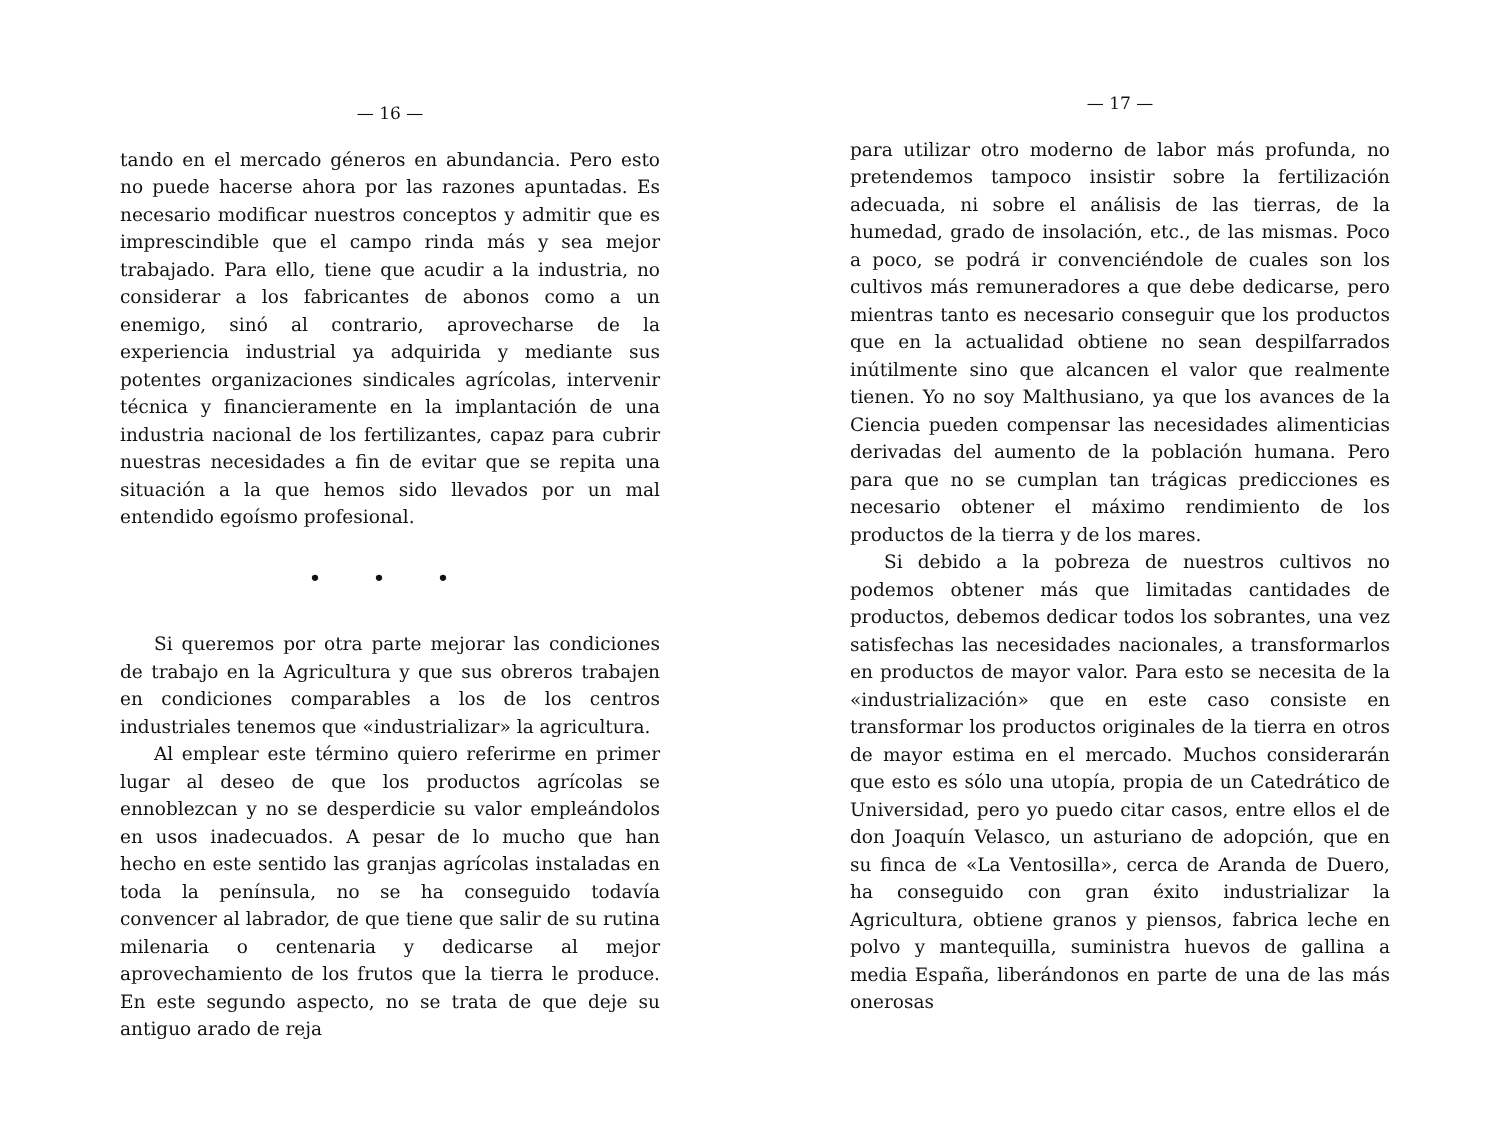— 16 —
tando en el mercado géneros en abundancia. Pero esto no puede hacerse ahora por las razones apuntadas. Es necesario modificar nuestros conceptos y admitir que es imprescindible que el campo rinda más y sea mejor trabajado. Para ello, tiene que acudir a la industria, no considerar a los fabricantes de abonos como a un enemigo, sinó al contrario, aprovecharse de la experiencia industrial ya adquirida y mediante sus potentes organizaciones sindicales agrícolas, intervenir técnica y financieramente en la implantación de una industria nacional de los fertilizantes, capaz para cubrir nuestras necesidades a fin de evitar que se repita una situación a la que hemos sido llevados por un mal entendido egoísmo profesional.
• • •
Si queremos por otra parte mejorar las condiciones de trabajo en la Agricultura y que sus obreros trabajen en condiciones comparables a los de los centros industriales tenemos que «industrializar» la agricultura.
Al emplear este término quiero referirme en primer lugar al deseo de que los productos agrícolas se ennoblezcan y no se desperdicie su valor empleándolos en usos inadecuados. A pesar de lo mucho que han hecho en este sentido las granjas agrícolas instaladas en toda la península, no se ha conseguido todavía convencer al labrador, de que tiene que salir de su rutina milenaria o centenaria y dedicarse al mejor aprovechamiento de los frutos que la tierra le produce. En este segundo aspecto, no se trata de que deje su antiguo arado de reja
— 17 —
para utilizar otro moderno de labor más profunda, no pretendemos tampoco insistir sobre la fertilización adecuada, ni sobre el análisis de las tierras, de la humedad, grado de insolación, etc., de las mismas. Poco a poco, se podrá ir convenciéndole de cuales son los cultivos más remuneradores a que debe dedicarse, pero mientras tanto es necesario conseguir que los productos que en la actualidad obtiene no sean despilfarrados inútilmente sino que alcancen el valor que realmente tienen. Yo no soy Malthusiano, ya que los avances de la Ciencia pueden compensar las necesidades alimenticias derivadas del aumento de la población humana. Pero para que no se cumplan tan trágicas predicciones es necesario obtener el máximo rendimiento de los productos de la tierra y de los mares.
Si debido a la pobreza de nuestros cultivos no podemos obtener más que limitadas cantidades de productos, debemos dedicar todos los sobrantes, una vez satisfechas las necesidades nacionales, a transformarlos en productos de mayor valor. Para esto se necesita de la «industrialización» que en este caso consiste en transformar los productos originales de la tierra en otros de mayor estima en el mercado. Muchos considerarán que esto es sólo una utopía, propia de un Catedrático de Universidad, pero yo puedo citar casos, entre ellos el de don Joaquín Velasco, un asturiano de adopción, que en su finca de «La Ventosilla», cerca de Aranda de Duero, ha conseguido con gran éxito industrializar la Agricultura, obtiene granos y piensos, fabrica leche en polvo y mantequilla, suministra huevos de gallina a media España, liberándonos en parte de una de las más onerosas